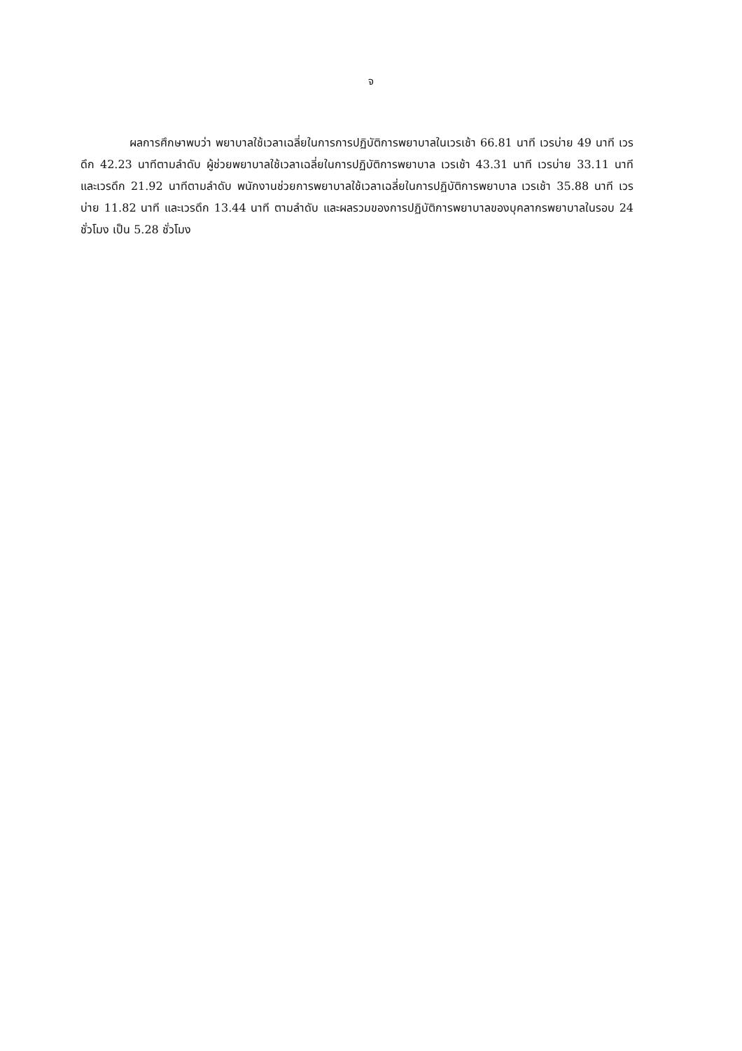จ
ผลการศึกษาพบว่า พยาบาลใช้เวลาเฉลี่ยในการการปฏิบัติการพยาบาลในเวรเช้า 66.81 นาที เวรบ่าย 49 นาที เวรดึก 42.23 นาทีตามลำดับ ผู้ช่วยพยาบาลใช้เวลาเฉลี่ยในการปฏิบัติการพยาบาล เวรเช้า 43.31 นาที เวรบ่าย 33.11 นาที และเวรดึก 21.92 นาทีตามลำดับ พนักงานช่วยการพยาบาลใช้เวลาเฉลี่ยในการปฏิบัติการพยาบาล เวรเช้า 35.88 นาที เวรบ่าย 11.82 นาที และเวรดึก 13.44 นาที ตามลำดับ และผลรวมของการปฏิบัติการพยาบาลของบุคลากรพยาบาลในรอบ 24 ชั่วโมง เป็น 5.28 ชั่วโมง